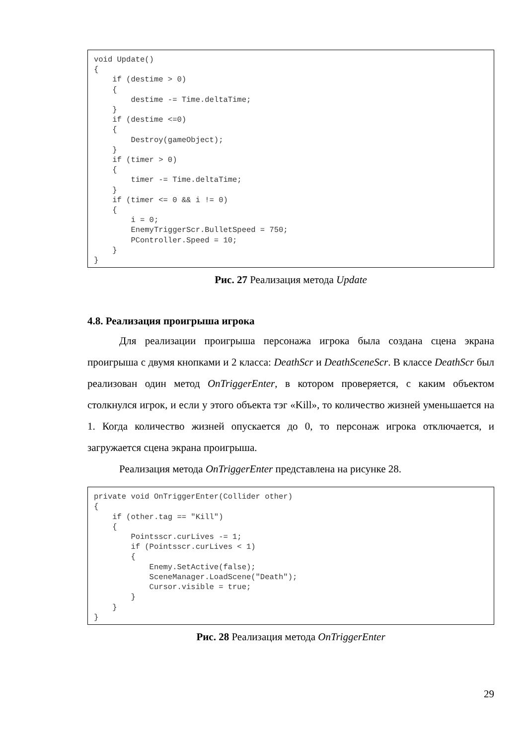void Update()
{
    if (destime > 0)
    {
        destime -= Time.deltaTime;
    }
    if (destime <=0)
    {
        Destroy(gameObject);
    }
    if (timer > 0)
    {
        timer -= Time.deltaTime;
    }
    if (timer <= 0 && i != 0)
    {
        i = 0;
        EnemyTriggerScr.BulletSpeed = 750;
        PController.Speed = 10;
    }
}
Рис. 27 Реализация метода Update
4.8. Реализация проигрыша игрока
Для реализации проигрыша персонажа игрока была создана сцена экрана проигрыша с двумя кнопками и 2 класса: DeathScr и DeathSceneScr. В классе DeathScr был реализован один метод OnTriggerEnter, в котором проверяется, с каким объектом столкнулся игрок, и если у этого объекта тэг «Kill», то количество жизней уменьшается на 1. Когда количество жизней опускается до 0, то персонаж игрока отключается, и загружается сцена экрана проигрыша.
Реализация метода OnTriggerEnter представлена на рисунке 28.
private void OnTriggerEnter(Collider other)
{
    if (other.tag == "Kill")
    {
        Pointsscr.curLives -= 1;
        if (Pointsscr.curLives < 1)
        {
            Enemy.SetActive(false);
            SceneManager.LoadScene("Death");
            Cursor.visible = true;
        }
    }
}
Рис. 28 Реализация метода OnTriggerEnter
29